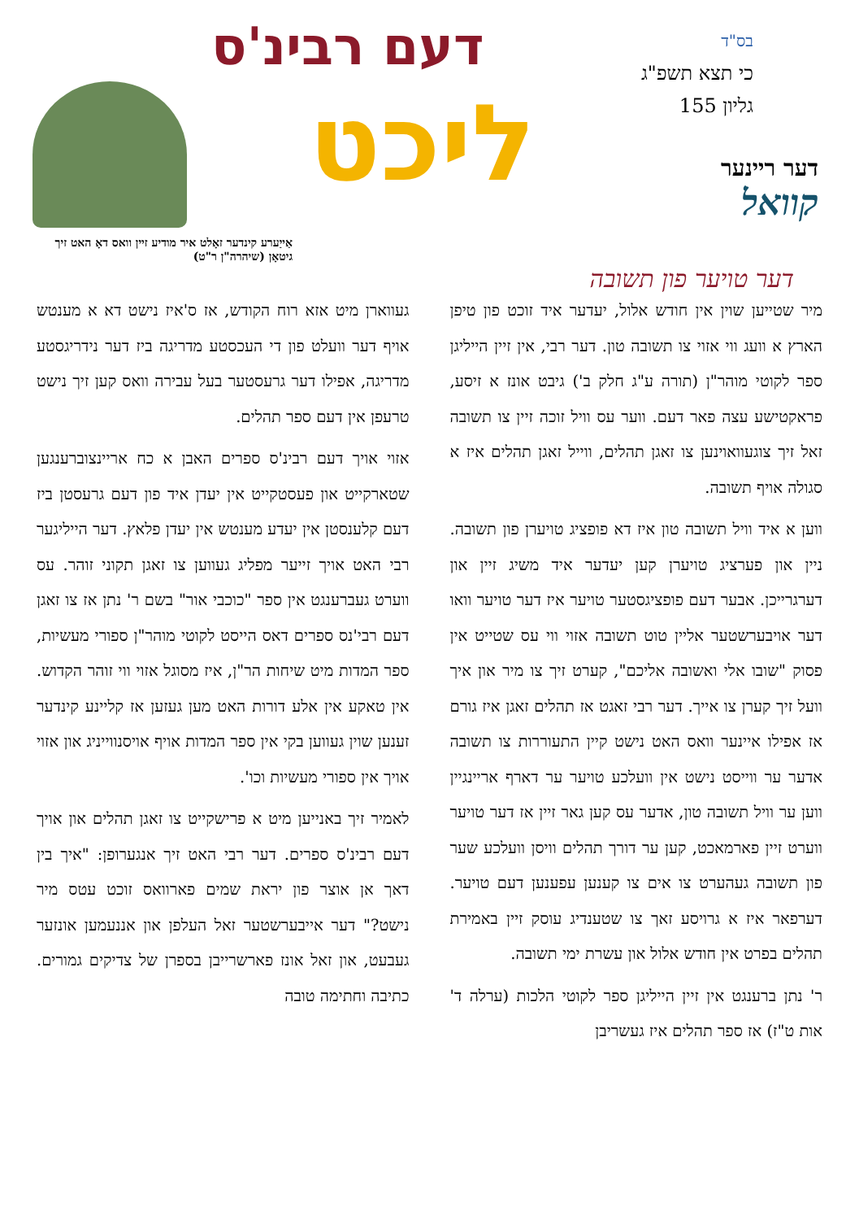בס"ד
כי תצא תשפ"ג
גליון 155
דעם רבינ'ס
ליכט
דער ריינער
קוואל
אַייַערע קינדער זאָלט איר מודיע זיין וואס דאָ האט זיך גיטאָן (שיהרה"ן ר"ט)
דער טויער פון תשובה
מיר שטייען שוין אין חודש אלול, יעדער איד זוכט פון טיפן הארץ א וועג ווי אזוי צו תשובה טון. דער רבי, אין זיין הייליגן ספר לקוטי מוהר"ן (תורה ע"ג חלק ב') גיבט אונז א זיסע, פראקטישע עצה פאר דעם. ווער עס וויל זוכה זיין צו תשובה זאל זיך צוגעוואוינען צו זאגן תהלים, ווייל זאגן תהלים איז א סגולה אויף תשובה.
ווען א איד וויל תשובה טון איז דא פופציג טויערן פון תשובה. ניין און פערציג טויערן קען יעדער איד משיג זיין און דערגרייכן. אבער דעם פופציגסטער טויער איז דער טויער וואו דער אויבערשטער אליין טוט תשובה אזוי ווי עס שטייט אין פסוק "שובו אלי ואשובה אליכם", קערט זיך צו מיר און איך וועל זיך קערן צו אייך. דער רבי זאגט אז תהלים זאגן איז גורם אז אפילו איינער וואס האט נישט קיין התעוררות צו תשובה אדער ער ווייסט נישט אין וועלכע טויער ער דארף אריינגיין ווען ער וויל תשובה טון, אדער עס קען גאר זיין אז דער טויער ווערט זיין פארמאכט, קען ער דורך תהלים וויסן וועלכע שער פון תשובה געהערט צו אים צו קענען עפענען דעם טויער. דערפאר איז א גרויסע זאך צו שטענדיג עוסק זיין באמירת תהלים בפרט אין חודש אלול און עשרת ימי תשובה.
ר' נתן ברענגט אין זיין הייליגן ספר לקוטי הלכות (ערלה ד' אות ט"ז) אז ספר תהלים איז געשריבן
געווארן מיט אזא רוח הקודש, אז ס'איז נישט דא א מענטש אויף דער וועלט פון די העכסטע מדריגה ביז דער נידריגסטע מדריגה, אפילו דער גרעסטער בעל עבירה וואס קען זיך נישט טרעפן אין דעם ספר תהלים.
אזוי אויך דעם רבינ'ס ספרים האבן א כח אריינצוברענגען שטארקייט און פעסטקייט אין יעדן איד פון דעם גרעסטן ביז דעם קלענסטן אין יעדע מענטש אין יעדן פלאץ. דער הייליגער רבי האט אויך זייער מפליג געווען צו זאגן תקוני זוהר. עס ווערט געברענגט אין ספר "כוכבי אור" בשם ר' נתן אז צו זאגן דעם רבי'נס ספרים דאס הייסט לקוטי מוהר"ן ספורי מעשיות, ספר המדות מיט שיחות הר"ן, איז מסוגל אזוי ווי זוהר הקדוש. אין טאקע אין אלע דורות האט מען געזען אז קליינע קינדער זענען שוין געווען בקי אין ספר המדות אויף אויסנווייניג און אזוי אויך אין ספורי מעשיות וכו'.
לאמיר זיך באנייען מיט א פרישקייט צו זאגן תהלים און אויך דעם רבינ'ס ספרים. דער רבי האט זיך אנגערופן: "איך בין דאך אן אוצר פון יראת שמים פארוואס זוכט עטס מיר נישט?" דער אייבערשטער זאל העלפן און אננעמען אונזער געבעט, און זאל אונז פארשרייבן בספרן של צדיקים גמורים. כתיבה וחתימה טובה